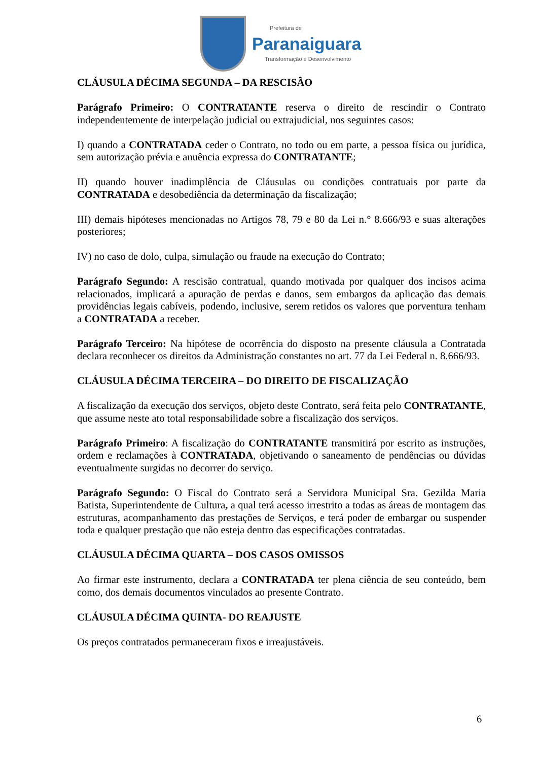Prefeitura de
Paranaiguara
Transformação e Desenvolvimento
CLÁUSULA DÉCIMA SEGUNDA – DA RESCISÃO
Parágrafo Primeiro: O CONTRATANTE reserva o direito de rescindir o Contrato independentemente de interpelação judicial ou extrajudicial, nos seguintes casos:
I) quando a CONTRATADA ceder o Contrato, no todo ou em parte, a pessoa física ou jurídica, sem autorização prévia e anuência expressa do CONTRATANTE;
II) quando houver inadimplência de Cláusulas ou condições contratuais por parte da CONTRATADA e desobediência da determinação da fiscalização;
III) demais hipóteses mencionadas no Artigos 78, 79 e 80 da Lei n.° 8.666/93 e suas alterações posteriores;
IV) no caso de dolo, culpa, simulação ou fraude na execução do Contrato;
Parágrafo Segundo: A rescisão contratual, quando motivada por qualquer dos incisos acima relacionados, implicará a apuração de perdas e danos, sem embargos da aplicação das demais providências legais cabíveis, podendo, inclusive, serem retidos os valores que porventura tenham a CONTRATADA a receber.
Parágrafo Terceiro: Na hipótese de ocorrência do disposto na presente cláusula a Contratada declara reconhecer os direitos da Administração constantes no art. 77 da Lei Federal n. 8.666/93.
CLÁUSULA DÉCIMA TERCEIRA – DO DIREITO DE FISCALIZAÇÃO
A fiscalização da execução dos serviços, objeto deste Contrato, será feita pelo CONTRATANTE, que assume neste ato total responsabilidade sobre a fiscalização dos serviços.
Parágrafo Primeiro: A fiscalização do CONTRATANTE transmitirá por escrito as instruções, ordem e reclamações à CONTRATADA, objetivando o saneamento de pendências ou dúvidas eventualmente surgidas no decorrer do serviço.
Parágrafo Segundo: O Fiscal do Contrato será a Servidora Municipal Sra. Gezilda Maria Batista, Superintendente de Cultura, a qual terá acesso irrestrito a todas as áreas de montagem das estruturas, acompanhamento das prestações de Serviços, e terá poder de embargar ou suspender toda e qualquer prestação que não esteja dentro das especificações contratadas.
CLÁUSULA DÉCIMA QUARTA – DOS CASOS OMISSOS
Ao firmar este instrumento, declara a CONTRATADA ter plena ciência de seu conteúdo, bem como, dos demais documentos vinculados ao presente Contrato.
CLÁUSULA DÉCIMA QUINTA- DO REAJUSTE
Os preços contratados permaneceram fixos e irreajustáveis.
6